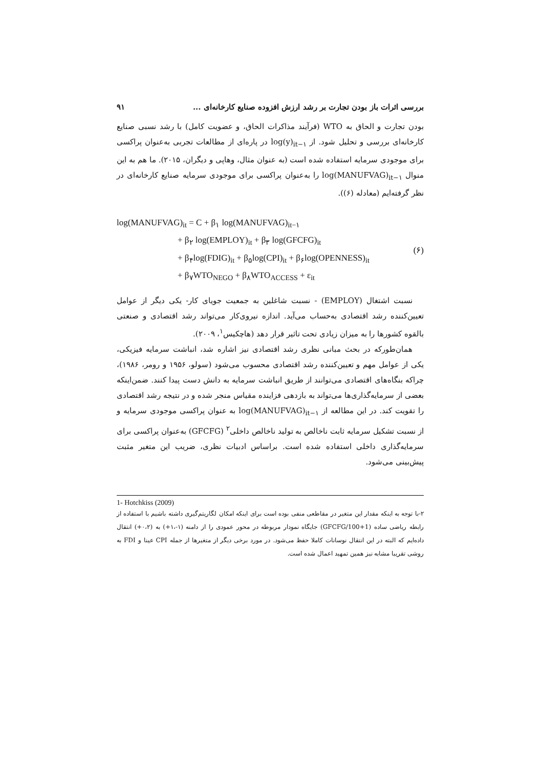بررسی اثرات باز بودن تجارت بر رشد ارزش افزوده صنایع کارخانه‌ای ... ۹۱
بودن تجارت و الحاق به WTO (فرآیند مذاکرات الحاق، و عضویت کامل) با رشد نسبی صنایع کارخانه‌ای بررسی و تحلیل شود. از log(y)<sub>it−۱</sub> در پاره‌ای از مطالعات تجربی به‌عنوان پراکسی برای موجودی سرمایه استفاده شده است (به عنوان مثال، وهاپی و دیگران، ۲۰۱۵). ما هم به این منوال log(MANUFVAG)<sub>it−۱</sub> را به‌عنوان پراکسی برای موجودی سرمایه صنایع کارخانه‌ای در نظر گرفته‌ایم (معادله (۶)).
log(MANUFVAG)<sub>it</sub> = C + β<sub>۱</sub> log(MANUFVAG)<sub>it−۱</sub>
       + β<sub>۲</sub> log(EMPLOY)<sub>it</sub> + β<sub>۳</sub> log(GFCFG)<sub>it</sub>
       + β<sub>۴</sub>log(FDIG)<sub>it</sub> + β<sub>۵</sub>log(CPI)<sub>it</sub> + β<sub>۶</sub>log(OPENNESS)<sub>it</sub>
       + β<sub>۷</sub>WTO<sub>NEGO</sub> + β<sub>۸</sub>WTO<sub>ACCESS</sub> + ε<sub>it</sub>
(۶)
نسبت اشتغال (EMPLOY) - نسبت شاغلین به جمعیت جویای کار- یکی دیگر از عوامل تعیین‌کننده رشد اقتصادی به‌حساب می‌آید. اندازه نیروی‌کار می‌تواند رشد اقتصادی و صنعتی بالقوه کشورها را به میزان زیادی تحت تاثیر قرار دهد (هاچکیس<sup>۱</sup>، ۲۰۰۹).
همان‌طورکه در بحث مبانی نظری رشد اقتصادی نیز اشاره شد، انباشت سرمایه فیزیکی، یکی از عوامل مهم و تعیین‌کننده رشد اقتصادی محسوب می‌شود (سولو، ۱۹۵۶ و رومر، ۱۹۸۶)، چراکه بنگاه‌های اقتصادی می‌توانند از طریق انباشت سرمایه به دانش دست پیدا کنند. ضمن‌اینکه بعضی از سرمایه‌گذاری‌ها می‌تواند به بازدهی فزاینده مقیاس منجر شده و در نتیجه رشد اقتصادی را تقویت کند. در این مطالعه از log(MANUFVAG)<sub>it−۱</sub> به عنوان پراکسی موجودی سرمایه و از نسبت تشکیل سرمایه ثابت ناخالص به تولید ناخالص داخلی<sup>۲</sup> (GFCFG) به‌عنوان پراکسی برای سرمایه‌گذاری داخلی استفاده شده است. براساس ادبیات نظری، ضریب این متغیر مثبت پیش‌بینی می‌شود.
1- Hotchkiss (2009)
۲-با توجه به اینکه مقدار این متغیر در مقاطعی منفی بوده است برای اینکه امکان لگاریتم‌گیری داشته باشیم با استفاده از رابطه ریاضی ساده (1+GFCFG/100) جایگاه نمودار مربوطه در محور عمودی را از دامنه (۱-،۱+) به (۰،۲+) انتقال داده‌ایم که البته در این انتقال نوسانات کاملا حفظ می‌شود. در مورد برخی دیگر از متغیرها از جمله CPI عینا و FDI به روشی تقریبا مشابه نیز همین تمهید اعمال شده است.